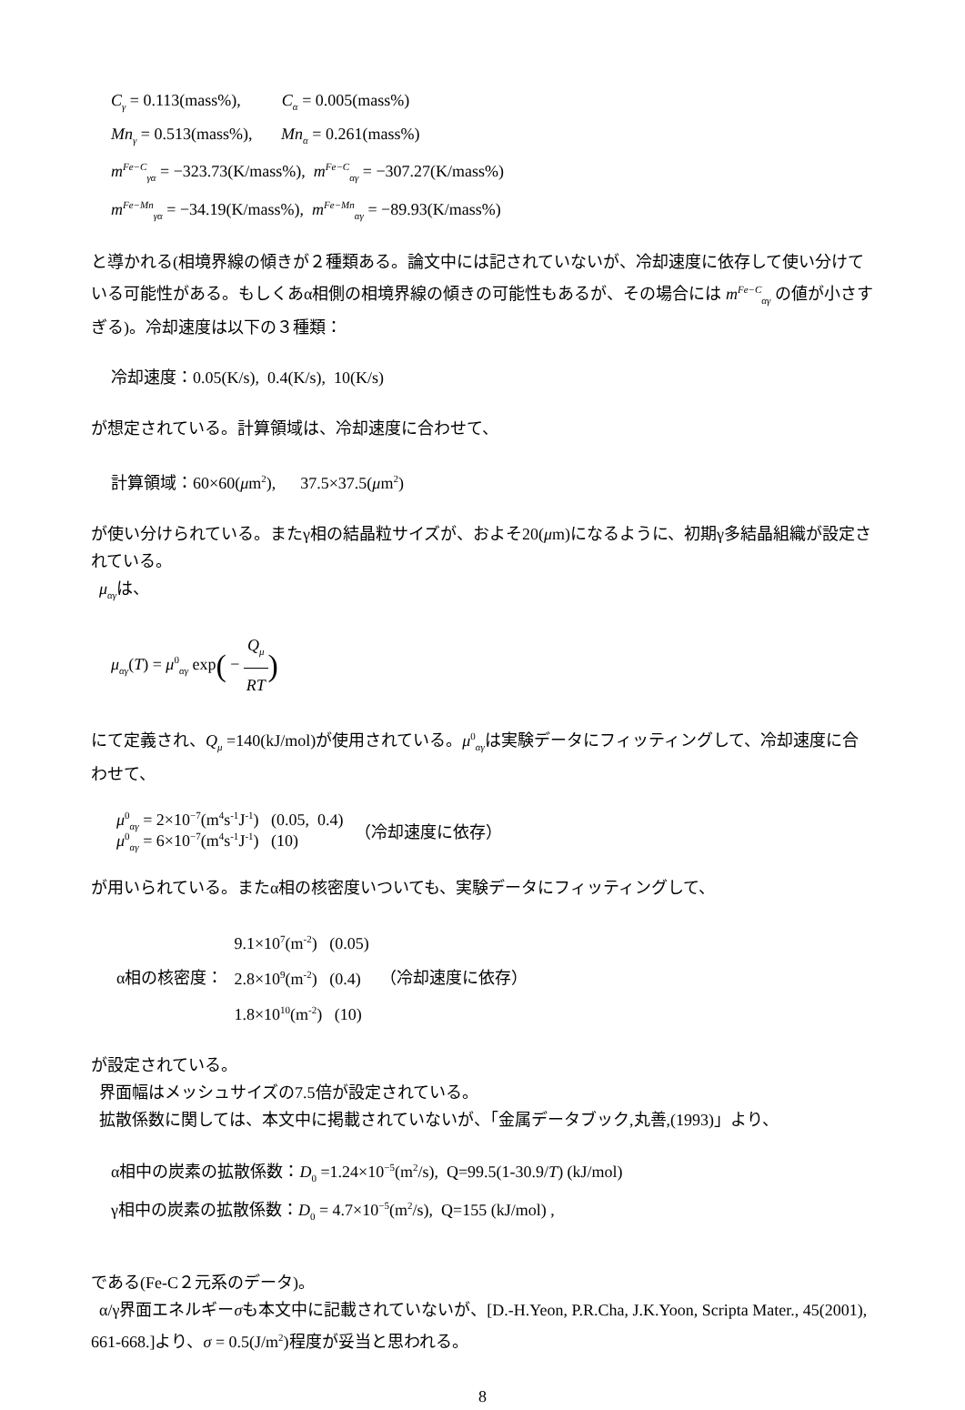C<sub>γ</sub> = 0.113(mass%), C<sub>α</sub> = 0.005(mass%)
Mn<sub>γ</sub> = 0.513(mass%), Mn<sub>α</sub> = 0.261(mass%)
m<sup>Fe−C</sup><sub>γα</sub> = −323.73(K/mass%), m<sup>Fe−C</sup><sub>αγ</sub> = −307.27(K/mass%)
m<sup>Fe−Mn</sup><sub>γα</sub> = −34.19(K/mass%), m<sup>Fe−Mn</sup><sub>αγ</sub> = −89.93(K/mass%)
と導かれる(相境界線の傾きが２種類ある。論文中には記されていないが、冷却速度に依存して使い分けている可能性がある。もしくあα相側の相境界線の傾きの可能性もあるが、その場合には m<sup>Fe−C</sup><sub>αγ</sub> の値が小さすぎる)。冷却速度は以下の３種類：
冷却速度：0.05(K/s), 0.4(K/s), 10(K/s)
が想定されている。計算領域は、冷却速度に合わせて、
計算領域：60×60(μm<sup>2</sup>), 37.5×37.5(μm<sup>2</sup>)
が使い分けられている。またγ相の結晶粒サイズが、およそ20(μm)になるように、初期γ多結晶組織が設定されている。
μ<sub>αγ</sub>は、
μ<sub>αγ</sub>(T) = μ<sup>0</sup><sub>αγ</sub> exp( − Q<sub>μ</sub> RT)
にて定義され、Q<sub>μ</sub> =140(kJ/mol)が使用されている。μ<sup>0</sup><sub>αγ</sub>は実験データにフィッティングして、冷却速度に合わせて、
| μ<sup>0</sup><sub>αγ</sub> = 2×10<sup>−7</sup>(m<sup>4</sup>s<sup>-1</sup>J<sup>-1</sup>) (0.05, 0.4) μ<sup>0</sup><sub>αγ</sub> = 6×10<sup>−7</sup>(m<sup>4</sup>s<sup>-1</sup>J<sup>-1</sup>) (10) | （冷却速度に依存） |
が用いられている。またα相の核密度いついても、実験データにフィッティングして、
| α相の核密度： | 9.1×10<sup>7</sup>(m<sup>-2</sup>) (0.05) 2.8×10<sup>9</sup>(m<sup>-2</sup>) (0.4) 1.8×10<sup>10</sup>(m<sup>-2</sup>) (10) | （冷却速度に依存） |
が設定されている。
界面幅はメッシュサイズの7.5倍が設定されている。
拡散係数に関しては、本文中に掲載されていないが、「金属データブック,丸善,(1993)」より、
α相中の炭素の拡散係数：D<sub>0</sub> =1.24×10<sup>−5</sup>(m<sup>2</sup>/s), Q=99.5(1-30.9/T) (kJ/mol)
γ相中の炭素の拡散係数：D<sub>0</sub> = 4.7×10<sup>−5</sup>(m<sup>2</sup>/s), Q=155 (kJ/mol) ,
である(Fe-C２元系のデータ)。
α/γ界面エネルギーσも本文中に記載されていないが、[D.-H.Yeon, P.R.Cha, J.K.Yoon, Scripta Mater., 45(2001), 661-668.]より、σ = 0.5(J/m<sup>2</sup>)程度が妥当と思われる。
8